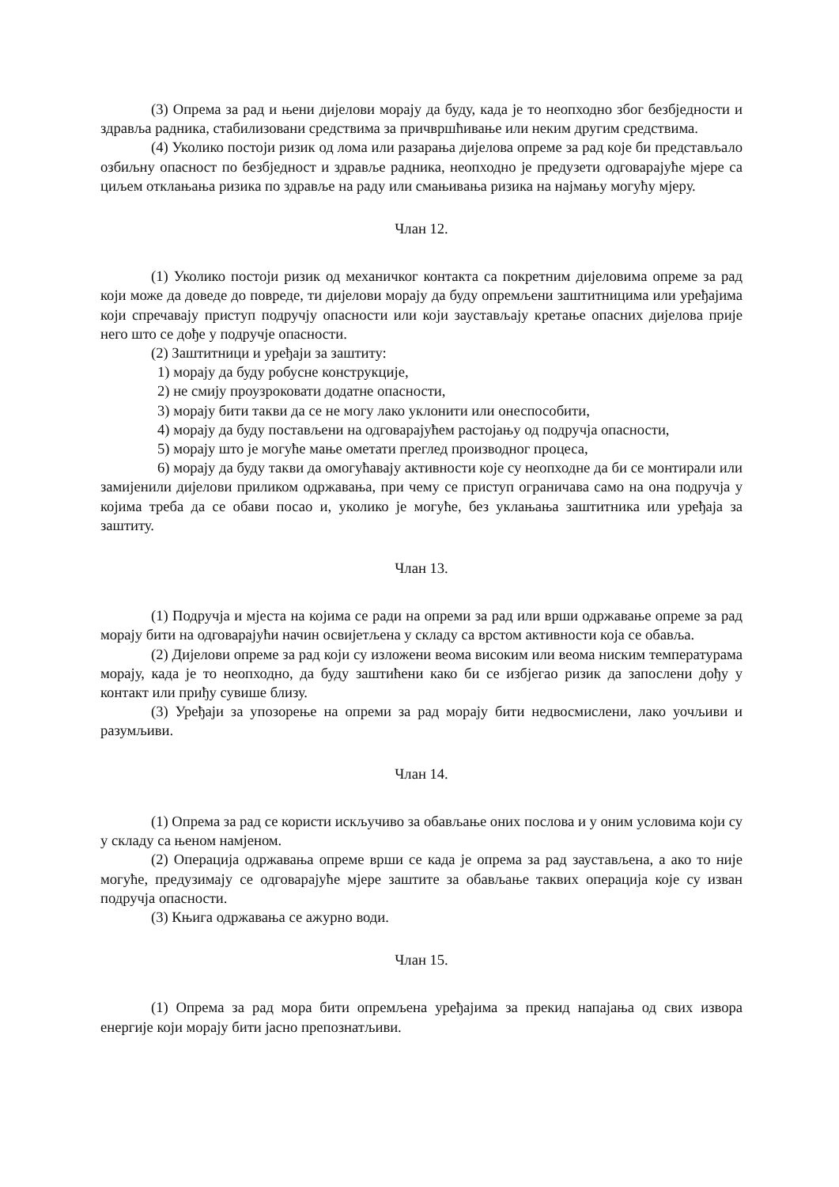(3) Опрема за рад и њени дијелови морају да буду, када је то неопходно због безбједности и здравља радника, стабилизовани средствима за причвршћивање или неким другим средствима.
(4) Уколико постоји ризик од лома или разарања дијелова опреме за рад које би представљало озбиљну опасност по безбједност и здравље радника, неопходно је предузети одговарајуће мјере са циљем отклањања ризика по здравље на раду или смањивања ризика на најмању могућу мјеру.
Члан 12.
(1) Уколико постоји ризик од механичког контакта са покретним дијеловима опреме за рад који може да доведе до повреде, ти дијелови морају да буду опремљени заштитницима или уређајима који спречавају приступ подручју опасности или који заустављају кретање опасних дијелова прије него што се дође у подручје опасности.
(2) Заштитници и уређаји за заштиту:
1) морају да буду робусне конструкције,
2) не смију проузроковати додатне опасности,
3) морају бити такви да се не могу лако уклонити или онеспособити,
4) морају да буду постављени на одговарајућем растојању од подручја опасности,
5) морају што је могуће мање ометати преглед производног процеса,
6) морају да буду такви да омогућавају активности које су неопходне да би се монтирали или замијенили дијелови приликом одржавања, при чему се приступ ограничава само на она подручја у којима треба да се обави посао и, уколико је могуће, без уклањања заштитника или уређаја за заштиту.
Члан 13.
(1) Подручја и мјеста на којима се ради на опреми за рад или врши одржавање опреме за рад морају бити на одговарајући начин освијетљена у складу са врстом активности која се обавља.
(2) Дијелови опреме за рад који су изложени веома високим или веома ниским температурама морају, када је то неопходно, да буду заштићени како би се избјегао ризик да запослени дођу у контакт или приђу сувише близу.
(3) Уређаји за упозорење на опреми за рад морају бити недвосмислени, лако уочљиви и разумљиви.
Члан 14.
(1) Опрема за рад се користи искључиво за обављање оних послова и у оним условима који су у складу са њеном намјеном.
(2) Операција одржавања опреме врши се када је опрема за рад заустављена, а ако то није могуће, предузимају се одговарајуће мјере заштите за обављање таквих операција које су изван подручја опасности.
(3) Књига одржавања се ажурно води.
Члан 15.
(1) Опрема за рад мора бити опремљена уређајима за прекид напајања од свих извора енергије који морају бити јасно препознатљиви.